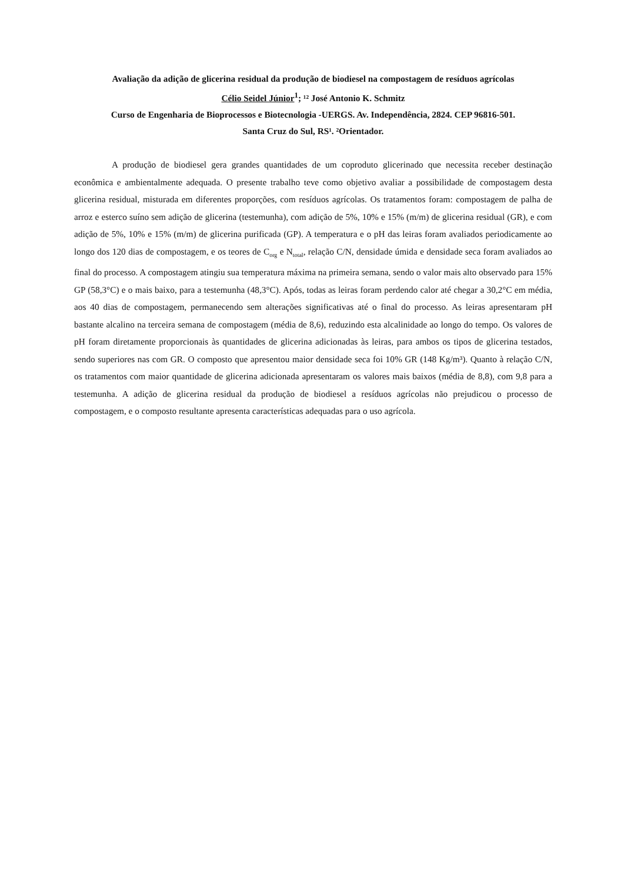Avaliação da adição de glicerina residual da produção de biodiesel na compostagem de resíduos agrícolas
Célio Seidel Júnior<sup>1</sup>; ¹² José Antonio K. Schmitz
Curso de Engenharia de Bioprocessos e Biotecnologia -UERGS. Av. Independência, 2824. CEP 96816-501.
Santa Cruz do Sul, RS¹. ²Orientador.
A produção de biodiesel gera grandes quantidades de um coproduto glicerinado que necessita receber destinação econômica e ambientalmente adequada. O presente trabalho teve como objetivo avaliar a possibilidade de compostagem desta glicerina residual, misturada em diferentes proporções, com resíduos agrícolas. Os tratamentos foram: compostagem de palha de arroz e esterco suíno sem adição de glicerina (testemunha), com adição de 5%, 10% e 15% (m/m) de glicerina residual (GR), e com adição de 5%, 10% e 15% (m/m) de glicerina purificada (GP). A temperatura e o pH das leiras foram avaliados periodicamente ao longo dos 120 dias de compostagem, e os teores de C<sub>org</sub> e N<sub>total</sub>, relação C/N, densidade úmida e densidade seca foram avaliados ao final do processo. A compostagem atingiu sua temperatura máxima na primeira semana, sendo o valor mais alto observado para 15% GP (58,3°C) e o mais baixo, para a testemunha (48,3°C). Após, todas as leiras foram perdendo calor até chegar a 30,2°C em média, aos 40 dias de compostagem, permanecendo sem alterações significativas até o final do processo. As leiras apresentaram pH bastante alcalino na terceira semana de compostagem (média de 8,6), reduzindo esta alcalinidade ao longo do tempo. Os valores de pH foram diretamente proporcionais às quantidades de glicerina adicionadas às leiras, para ambos os tipos de glicerina testados, sendo superiores nas com GR. O composto que apresentou maior densidade seca foi 10% GR (148 Kg/m³). Quanto à relação C/N, os tratamentos com maior quantidade de glicerina adicionada apresentaram os valores mais baixos (média de 8,8), com 9,8 para a testemunha. A adição de glicerina residual da produção de biodiesel a resíduos agrícolas não prejudicou o processo de compostagem, e o composto resultante apresenta características adequadas para o uso agrícola.